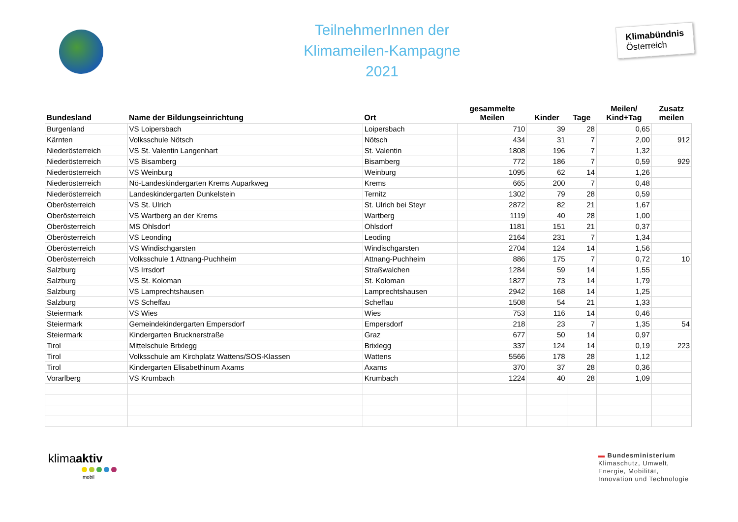TeilnehmerInnen der
Klimameilen-Kampagne
2021
Klimabündnis
Österreich
| Bundesland | Name der Bildungseinrichtung | Ort | gesammelte Meilen | Kinder | Tage | Meilen/ Kind+Tag | Zusatz meilen |
| --- | --- | --- | --- | --- | --- | --- | --- |
| Burgenland | VS Loipersbach | Loipersbach | 710 | 39 | 28 | 0,65 | |
| Kärnten | Volksschule Nötsch | Nötsch | 434 | 31 | 7 | 2,00 | 912 |
| Niederösterreich | VS St. Valentin Langenhart | St. Valentin | 1808 | 196 | 7 | 1,32 | |
| Niederösterreich | VS Bisamberg | Bisamberg | 772 | 186 | 7 | 0,59 | 929 |
| Niederösterreich | VS Weinburg | Weinburg | 1095 | 62 | 14 | 1,26 | |
| Niederösterreich | Nö-Landeskindergarten Krems Auparkweg | Krems | 665 | 200 | 7 | 0,48 | |
| Niederösterreich | Landeskindergarten Dunkelstein | Ternitz | 1302 | 79 | 28 | 0,59 | |
| Oberösterreich | VS St. Ulrich | St. Ulrich bei Steyr | 2872 | 82 | 21 | 1,67 | |
| Oberösterreich | VS Wartberg an der Krems | Wartberg | 1119 | 40 | 28 | 1,00 | |
| Oberösterreich | MS Ohlsdorf | Ohlsdorf | 1181 | 151 | 21 | 0,37 | |
| Oberösterreich | VS Leonding | Leoding | 2164 | 231 | 7 | 1,34 | |
| Oberösterreich | VS Windischgarsten | Windischgarsten | 2704 | 124 | 14 | 1,56 | |
| Oberösterreich | Volksschule 1 Attnang-Puchheim | Attnang-Puchheim | 886 | 175 | 7 | 0,72 | 10 |
| Salzburg | VS Irrsdorf | Straßwalchen | 1284 | 59 | 14 | 1,55 | |
| Salzburg | VS St. Koloman | St. Koloman | 1827 | 73 | 14 | 1,79 | |
| Salzburg | VS Lamprechtshausen | Lamprechtshausen | 2942 | 168 | 14 | 1,25 | |
| Salzburg | VS Scheffau | Scheffau | 1508 | 54 | 21 | 1,33 | |
| Steiermark | VS Wies | Wies | 753 | 116 | 14 | 0,46 | |
| Steiermark | Gemeindekindergarten Empersdorf | Empersdorf | 218 | 23 | 7 | 1,35 | 54 |
| Steiermark | Kindergarten Brucknerstraße | Graz | 677 | 50 | 14 | 0,97 | |
| Tirol | Mittelschule Brixlegg | Brixlegg | 337 | 124 | 14 | 0,19 | 223 |
| Tirol | Volksschule am Kirchplatz Wattens/SOS-Klassen | Wattens | 5566 | 178 | 28 | 1,12 | |
| Tirol | Kindergarten Elisabethinum Axams | Axams | 370 | 37 | 28 | 0,36 | |
| Vorarlberg | VS Krumbach | Krumbach | 1224 | 40 | 28 | 1,09 | |
klimaaktiv
mobil
▬ Bundesministerium
Klimaschutz, Umwelt,
Energie, Mobilität,
Innovation und Technologie